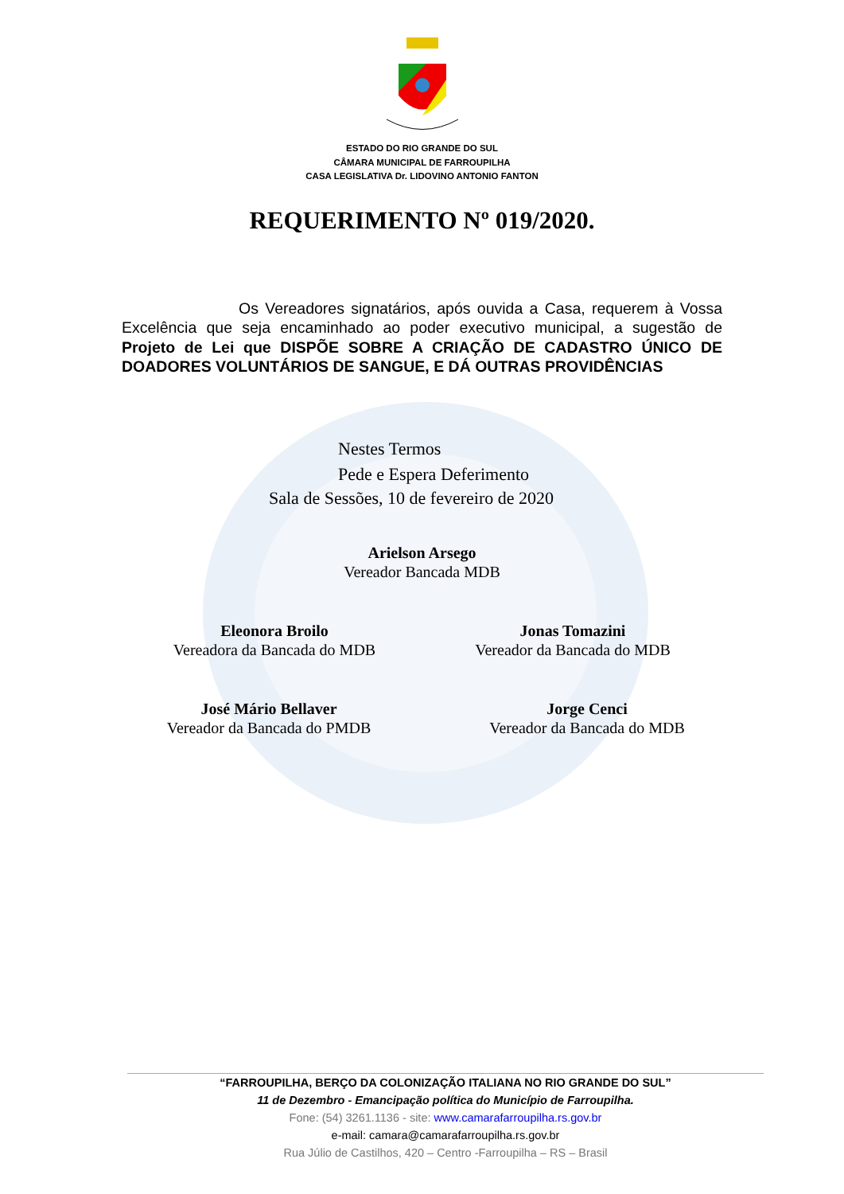ESTADO DO RIO GRANDE DO SUL
CÂMARA MUNICIPAL DE FARROUPILHA
CASA LEGISLATIVA Dr. LIDOVINO ANTONIO FANTON
REQUERIMENTO Nº 019/2020.
Os Vereadores signatários, após ouvida a Casa, requerem à Vossa Excelência que seja encaminhado ao poder executivo municipal, a sugestão de Projeto de Lei que DISPÕE SOBRE A CRIAÇÃO DE CADASTRO ÚNICO DE DOADORES VOLUNTÁRIOS DE SANGUE, E DÁ OUTRAS PROVIDÊNCIAS
Nestes Termos
Pede e Espera Deferimento
Sala de Sessões, 10 de fevereiro de 2020
Arielson Arsego
Vereador Bancada MDB
Eleonora Broilo
Vereadora da Bancada do MDB
Jonas Tomazini
Vereador da Bancada do MDB
José Mário Bellaver
Vereador da Bancada do PMDB
Jorge Cenci
Vereador da Bancada do MDB
“FARROUPILHA, BERÇO DA COLONIZAÇÃO ITALIANA NO RIO GRANDE DO SUL”
11 de Dezembro - Emancipação política do Município de Farroupilha.
Fone: (54) 3261.1136 - site: www.camarafarroupilha.rs.gov.br
e-mail: camara@camarafarroupilha.rs.gov.br
Rua Júlio de Castilhos, 420 – Centro -Farroupilha – RS – Brasil